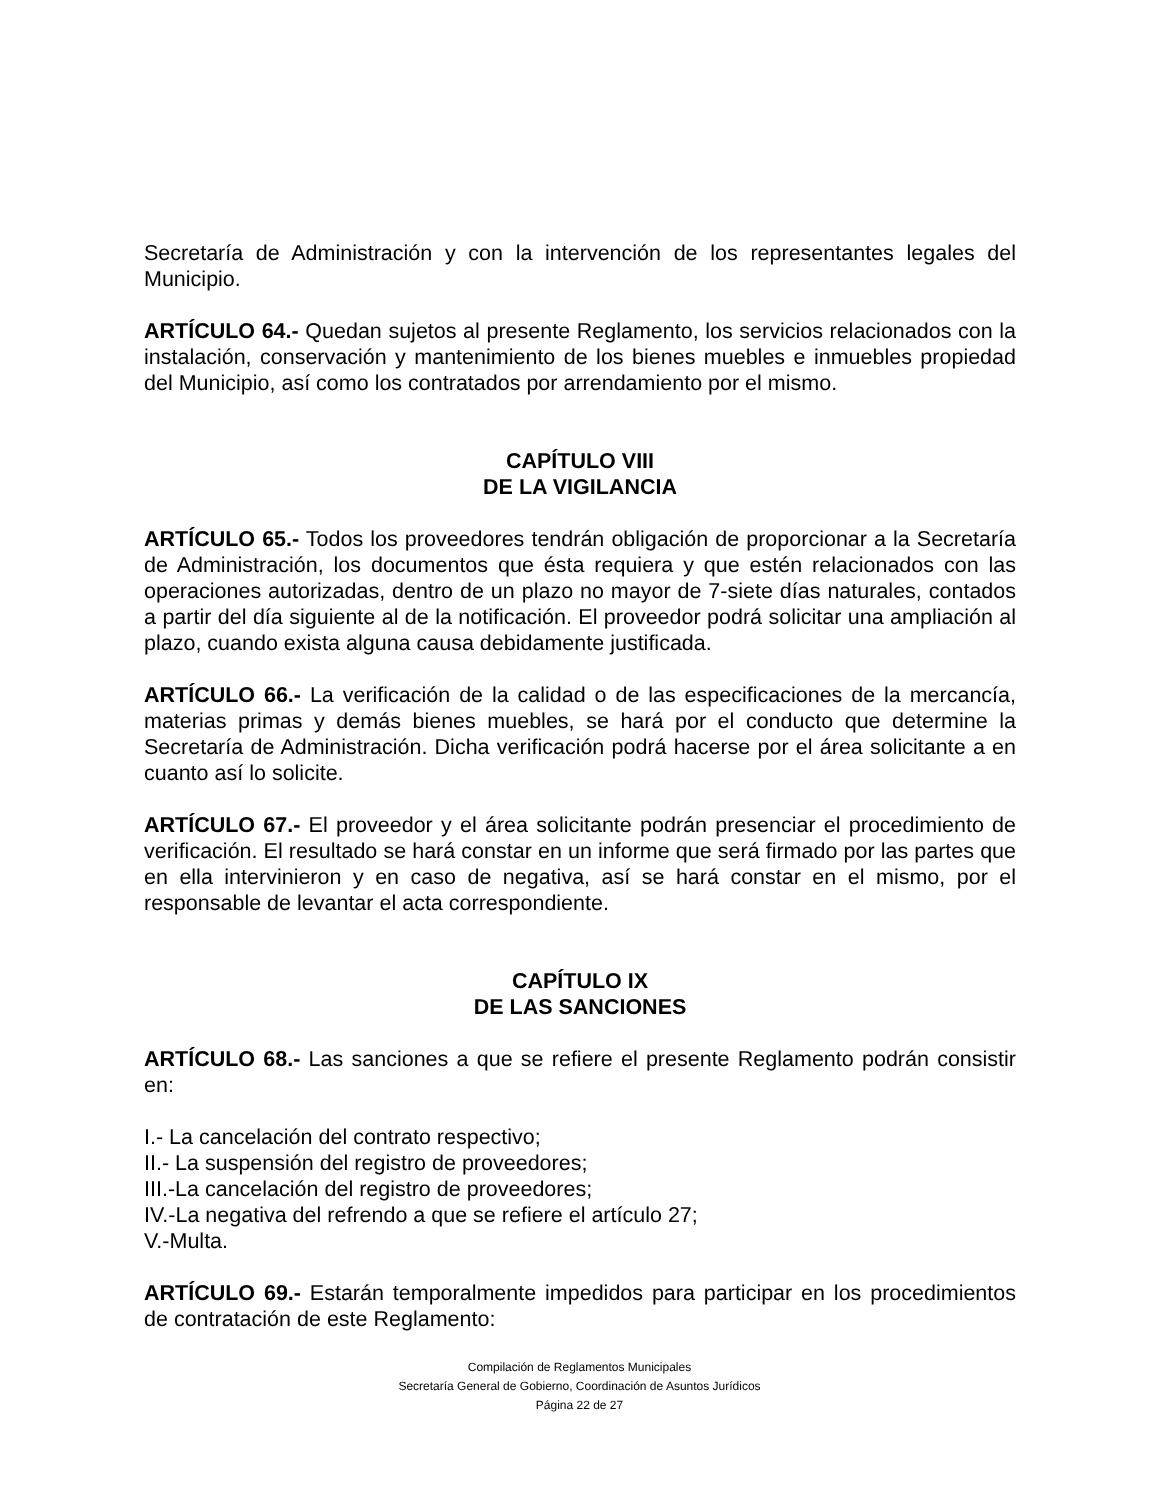Secretaría de Administración y con la intervención de los representantes legales del Municipio.
ARTÍCULO 64.- Quedan sujetos al presente Reglamento, los servicios relacionados con la instalación, conservación y mantenimiento de los bienes muebles e inmuebles propiedad del Municipio, así como los contratados por arrendamiento por el mismo.
CAPÍTULO VIII
DE LA VIGILANCIA
ARTÍCULO 65.- Todos los proveedores tendrán obligación de proporcionar a la Secretaría de Administración, los documentos que ésta requiera y que estén relacionados con las operaciones autorizadas, dentro de un plazo no mayor de 7-siete días naturales, contados a partir del día siguiente al de la notificación. El proveedor podrá solicitar una ampliación al plazo, cuando exista alguna causa debidamente justificada.
ARTÍCULO 66.- La verificación de la calidad o de las especificaciones de la mercancía, materias primas y demás bienes muebles, se hará por el conducto que determine la Secretaría de Administración. Dicha verificación podrá hacerse por el área solicitante a en cuanto así lo solicite.
ARTÍCULO 67.- El proveedor y el área solicitante podrán presenciar el procedimiento de verificación. El resultado se hará constar en un informe que será firmado por las partes que en ella intervinieron y en caso de negativa, así se hará constar en el mismo, por el responsable de levantar el acta correspondiente.
CAPÍTULO IX
DE LAS SANCIONES
ARTÍCULO 68.- Las sanciones a que se refiere el presente Reglamento podrán consistir en:
I.- La cancelación del contrato respectivo;
II.- La suspensión del registro de proveedores;
III.-La cancelación del registro de proveedores;
IV.-La negativa del refrendo a que se refiere el artículo 27;
V.-Multa.
ARTÍCULO 69.- Estarán temporalmente impedidos para participar en los procedimientos de contratación de este Reglamento:
Compilación de Reglamentos Municipales
Secretaría General de Gobierno, Coordinación de Asuntos Jurídicos
Página 22 de 27